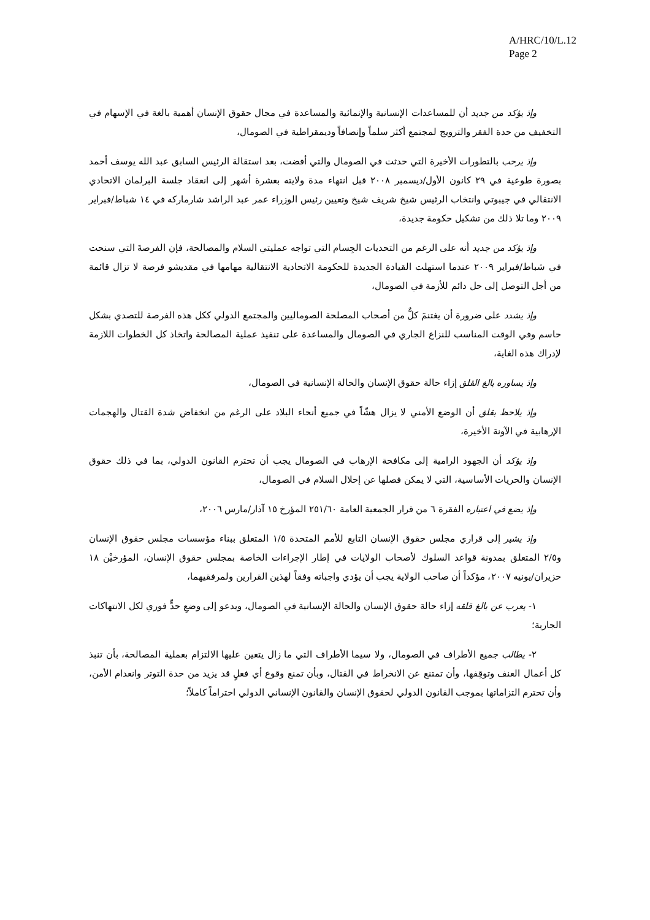A/HRC/10/L.12
Page 2
وإذ يؤكد من جديد أن للمساعدات الإنسانية والإنمائية والمساعدة في مجال حقوق الإنسان أهمية بالغة في الإسهام في التخفيف من حدة الفقر والترويج لمجتمع أكثر سلماً وإنصافاً وديمقراطية في الصومال،
وإذ يرحب بالتطورات الأخيرة التي حدثت في الصومال والتي أفضت، بعد استقالة الرئيس السابق عبد الله يوسف أحمد بصورة طوعية في ٢٩ كانون الأول/ديسمبر ٢٠٠٨ قبل انتهاء مدة ولايته بعشرة أشهر إلى انعقاد جلسة البرلمان الاتحادي الانتقالي في جيبوتي وانتخاب الرئيس شيخ شريف شيخ وتعيين رئيس الوزراء عمر عبد الراشد شارماركه في ١٤ شباط/فبراير ٢٠٠٩ وما تلا ذلك من تشكيل حكومة جديدة،
وإذ يؤكد من جديد أنه على الرغم من التحديات الجِسام التي تواجه عمليتي السلام والمصالحة، فإن الفرصةَ التي سنحت في شباط/فبراير ٢٠٠٩ عندما استهلت القيادة الجديدة للحكومة الاتحادية الانتقالية مهامها في مقديشو فرصة لا تزال قائمة من أجل التوصل إلى حل دائم للأزمة في الصومال،
وإذ يشدد على ضرورة أن يغتنمَ كلٌّ من أصحاب المصلحة الصوماليين والمجتمع الدولي ككل هذه الفرصة للتصدي بشكل حاسم وفي الوقت المناسب للنزاع الجاري في الصومال والمساعدة على تنفيذ عملية المصالحة واتخاذ كل الخطوات اللازمة لإدراك هذه الغاية،
وإذ يساوره بالغ القلق إزاء حالة حقوق الإنسان والحالة الإنسانية في الصومال،
وإذ يلاحظ بقلق أن الوضع الأمني لا يزال هشّاً في جميع أنحاء البلاد على الرغم من انخفاض شدة القتال والهجمات الإرهابية في الآونة الأخيرة،
وإذ يؤكد أن الجهود الرامية إلى مكافحة الإرهاب في الصومال يجب أن تحترم القانون الدولي، بما في ذلك حقوق الإنسان والحريات الأساسية، التي لا يمكن فصلها عن إحلال السلام في الصومال،
وإذ يضع في اعتباره الفقرة ٦ من قرار الجمعية العامة ٢٥١/٦٠ المؤرخ ١٥ آذار/مارس ٢٠٠٦،
وإذ يشير إلى قراري مجلس حقوق الإنسان التابع للأمم المتحدة ١/٥ المتعلق ببناء مؤسسات مجلس حقوق الإنسان و٢/٥ المتعلق بمدونة قواعد السلوك لأصحاب الولايات في إطار الإجراءات الخاصة بمجلس حقوق الإنسان، المؤرخيْن ١٨ حزيران/يونيه ٢٠٠٧، مؤكداً أن صاحب الولاية يجب أن يؤدي واجباته وفقاً لهذين القرارين ولمرفقيهما،
١- يعرب عن بالغ قلقه إزاء حالة حقوق الإنسان والحالة الإنسانية في الصومال، ويدعو إلى وضعِ حدٍّ فوري لكل الانتهاكات الجارية؛
٢- يطالب جميع الأطراف في الصومال، ولا سيما الأطراف التي ما زال يتعين عليها الالتزام بعملية المصالحة، بأن تنبذ كل أعمال العنف وتوقِفها، وأن تمتنع عن الانخراط في القتال، وبأن تمنع وقوع أي فعلٍ قد يزيد من حدة التوتر وانعدام الأمن، وأن تحترم التزاماتها بموجب القانون الدولي لحقوق الإنسان والقانون الإنساني الدولي احتراماً كاملاً؛